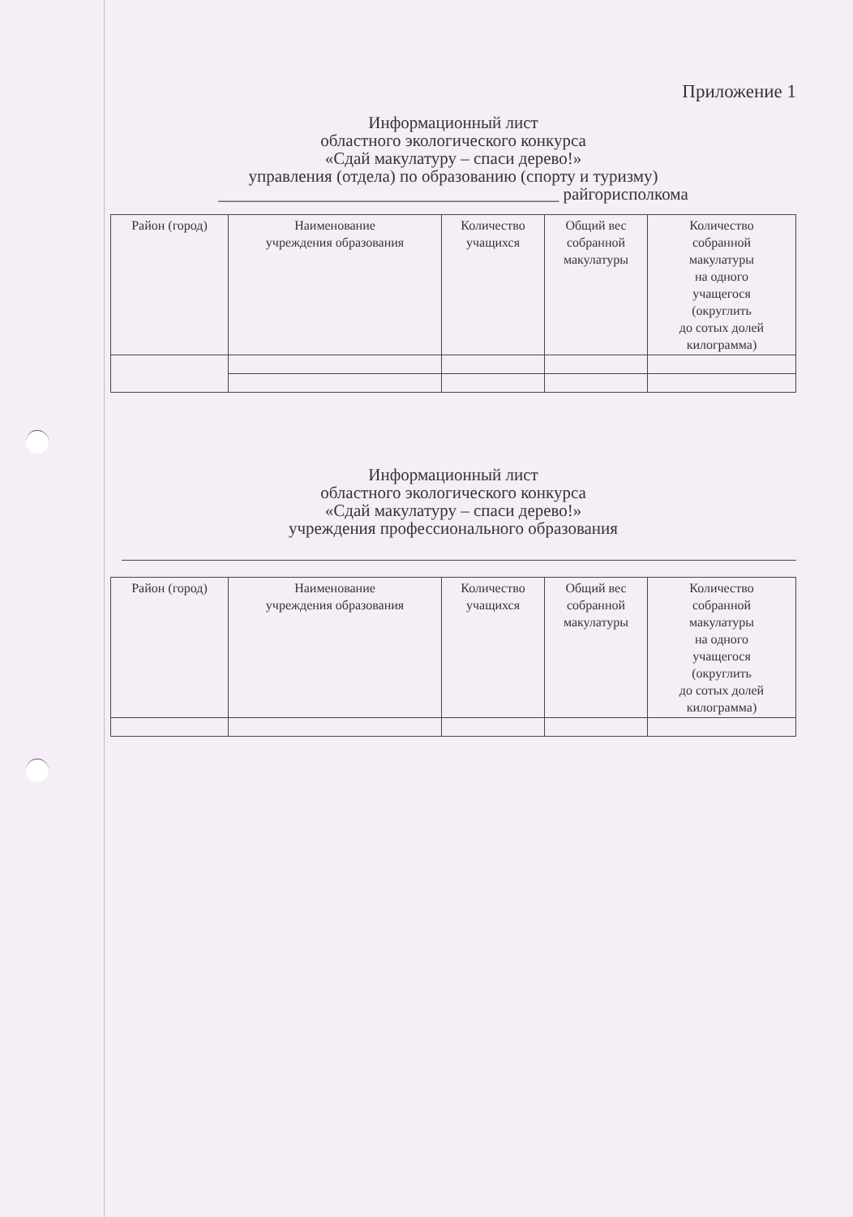Приложение 1
Информационный лист
областного экологического конкурса
«Сдай макулатуру – спаси дерево!»
управления (отдела) по образованию (спорту и туризму)
________________________________________ райгорисполкома
| Район (город) | Наименование учреждения образования | Количество учащихся | Общий вес собранной макулатуры | Количество собранной макулатуры на одного учащегося (округлить до сотых долей килограмма) |
| --- | --- | --- | --- | --- |
Информационный лист
областного экологического конкурса
«Сдай макулатуру – спаси дерево!»
учреждения профессионального образования
| Район (город) | Наименование учреждения образования | Количество учащихся | Общий вес собранной макулатуры | Количество собранной макулатуры на одного учащегося (округлить до сотых долей килограмма) |
| --- | --- | --- | --- | --- |